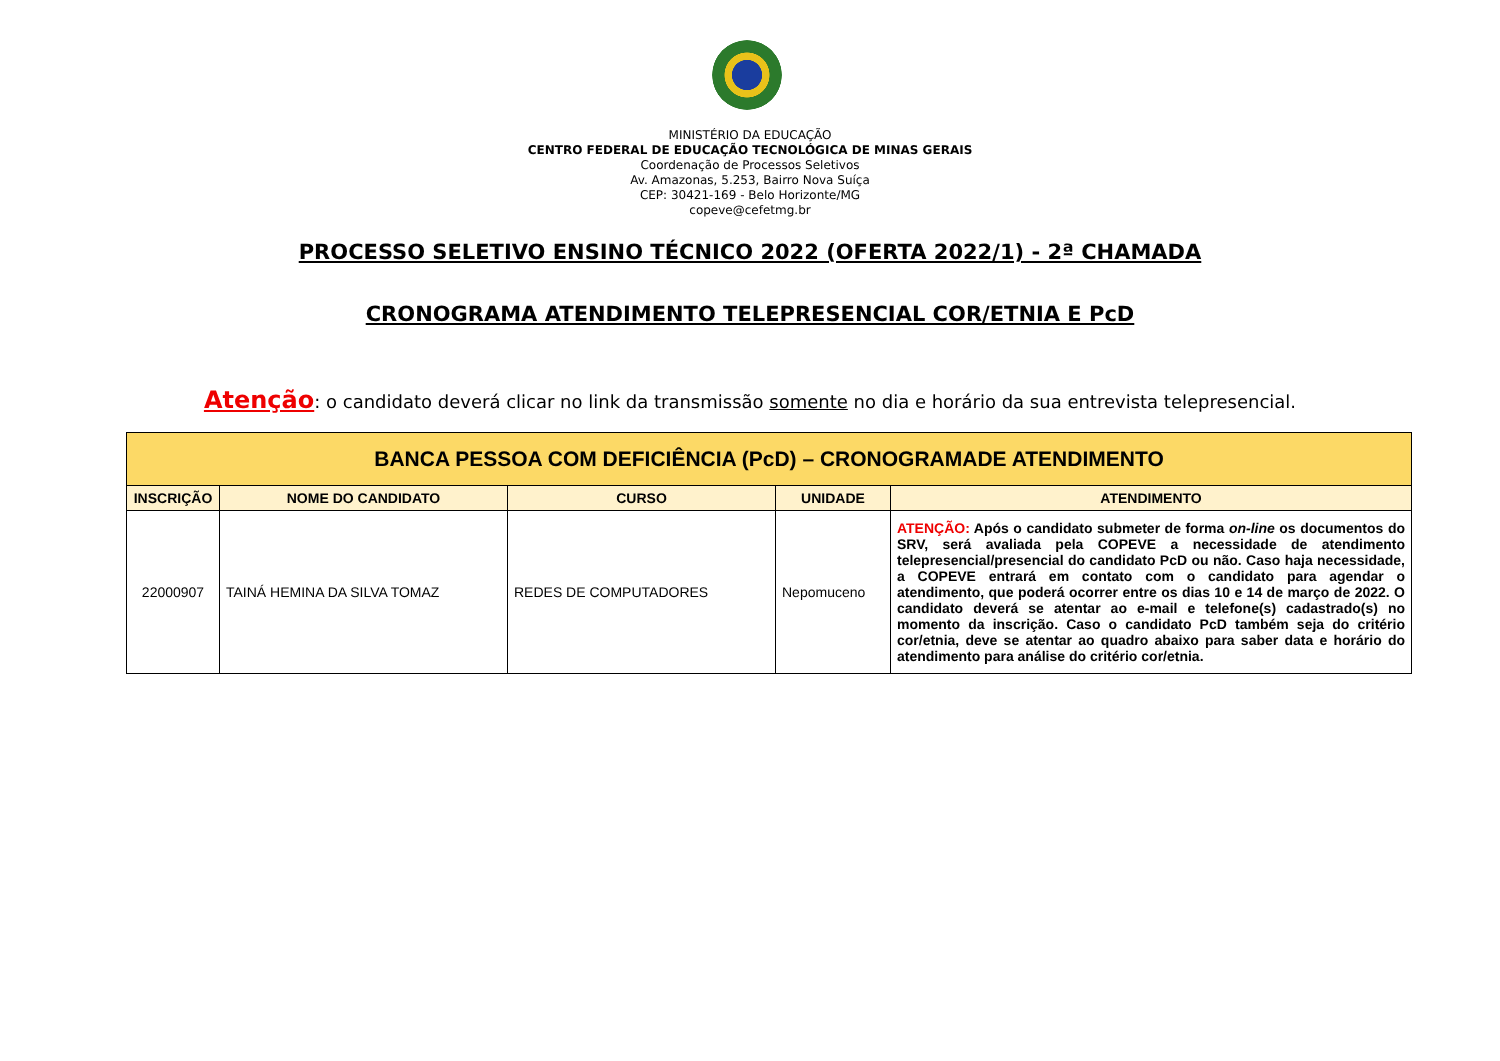MINISTÉRIO DA EDUCAÇÃO
CENTRO FEDERAL DE EDUCAÇÃO TECNOLÓGICA DE MINAS GERAIS
Coordenação de Processos Seletivos
Av. Amazonas, 5.253, Bairro Nova Suíça
CEP: 30421-169 - Belo Horizonte/MG
copeve@cefetmg.br
PROCESSO SELETIVO ENSINO TÉCNICO 2022 (OFERTA 2022/1) - 2ª CHAMADA
CRONOGRAMA ATENDIMENTO TELEPRESENCIAL COR/ETNIA E PcD
Atenção: o candidato deverá clicar no link da transmissão somente no dia e horário da sua entrevista telepresencial.
| BANCA PESSOA COM DEFICIÊNCIA (PcD) – CRONOGRAMADE ATENDIMENTO | | | | |
| --- | --- | --- | --- | --- |
| INSCRIÇÃO | NOME DO CANDIDATO | CURSO | UNIDADE | ATENDIMENTO |
| 22000907 | TAINÁ HEMINA DA SILVA TOMAZ | REDES DE COMPUTADORES | Nepomuceno | ATENÇÃO: Após o candidato submeter de forma on-line os documentos do SRV, será avaliada pela COPEVE a necessidade de atendimento telepresencial/presencial do candidato PcD ou não. Caso haja necessidade, a COPEVE entrará em contato com o candidato para agendar o atendimento, que poderá ocorrer entre os dias 10 e 14 de março de 2022. O candidato deverá se atentar ao e-mail e telefone(s) cadastrado(s) no momento da inscrição. Caso o candidato PcD também seja do critério cor/etnia, deve se atentar ao quadro abaixo para saber data e horário do atendimento para análise do critério cor/etnia. |